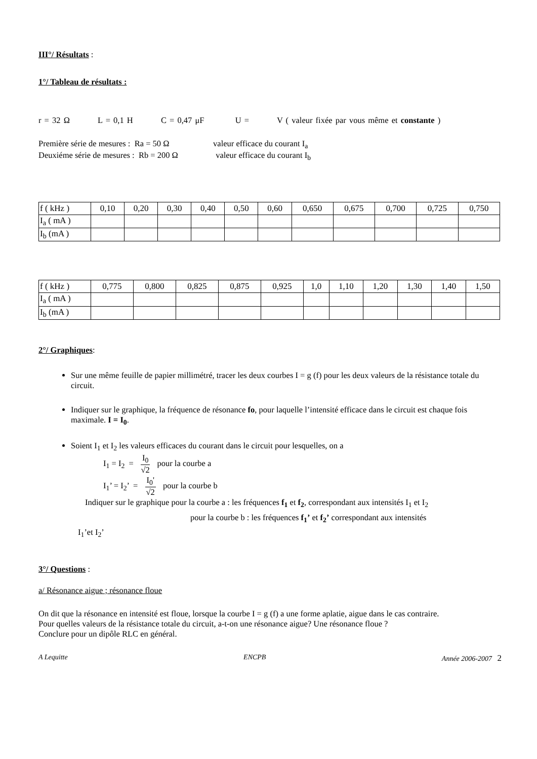III°/ Résultats :
1°/ Tableau de résultats :
r = 32 Ω L = 0,1 H C = 0,47 μF U = V ( valeur fixée par vous même et constante )
Première série de mesures : Ra = 50 Ω valeur efficace du courant I<sub>a</sub>
Deuxiéme série de mesures : Rb = 200 Ω valeur efficace du courant I<sub>b</sub>
| f ( kHz ) | 0,10 | 0,20 | 0,30 | 0,40 | 0,50 | 0,60 | 0,650 | 0,675 | 0,700 | 0,725 | 0,750 |
| I<sub>a</sub> ( mA ) | | | | | | | | | | | |
| I<sub>b</sub> (mA ) | | | | | | | | | | | |
| f ( kHz ) | 0,775 | 0,800 | 0,825 | 0,875 | 0,925 | 1,0 | 1,10 | 1,20 | 1,30 | 1,40 | 1,50 |
| I<sub>a</sub> ( mA ) | | | | | | | | | | | |
| I<sub>b</sub> (mA ) | | | | | | | | | | | |
2°/ Graphiques:
Sur une même feuille de papier millimétré, tracer les deux courbes I = g (f) pour les deux valeurs de la résistance totale du circuit.
Indiquer sur le graphique, la fréquence de résonance fo, pour laquelle l’intensité efficace dans le circuit est chaque fois maximale. I = I<sub>0</sub>.
Soient I<sub>1</sub> et I<sub>2</sub> les valeurs efficaces du courant dans le circuit pour lesquelles, on a
I<sub>1</sub> = I<sub>2</sub> = I<sub>0</sub> √2 pour la courbe a
I<sub>1</sub>’ = I<sub>2</sub>’ = I<sub>0</sub>' √2 pour la courbe b
Indiquer sur le graphique pour la courbe a : les fréquences f<sub>1</sub> et f<sub>2</sub>, correspondant aux intensités I<sub>1</sub> et I<sub>2</sub>
pour la courbe b : les fréquences f<sub>1</sub>’ et f<sub>2</sub>’ correspondant aux intensités
I<sub>1</sub>’et I<sub>2</sub>’
3°/ Questions :
a/ Résonance aigue ; résonance floue
On dit que la résonance en intensité est floue, lorsque la courbe I = g (f) a une forme aplatie, aigue dans le cas contraire.
Pour quelles valeurs de la résistance totale du circuit, a-t-on une résonance aigue? Une résonance floue ?
Conclure pour un dipôle RLC en général.
A Lequitte ENCPB Année 2006-2007 2